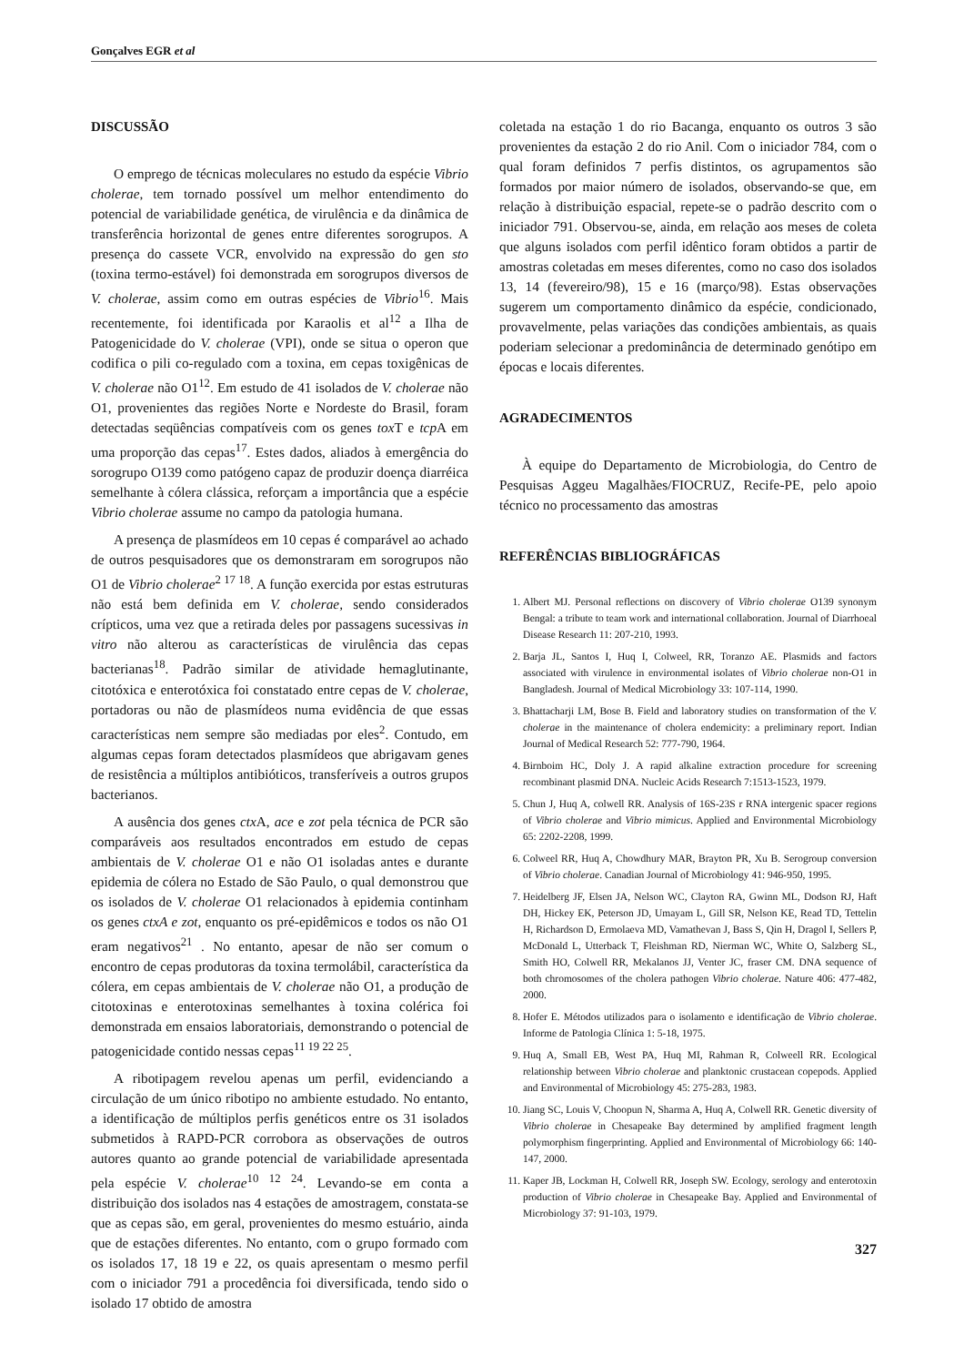Gonçalves EGR et al
DISCUSSÃO
O emprego de técnicas moleculares no estudo da espécie Vibrio cholerae, tem tornado possível um melhor entendimento do potencial de variabilidade genética, de virulência e da dinâmica de transferência horizontal de genes entre diferentes sorogrupos. A presença do cassete VCR, envolvido na expressão do gen sto (toxina termo-estável) foi demonstrada em sorogrupos diversos de V. cholerae, assim como em outras espécies de Vibrio<sup>16</sup>. Mais recentemente, foi identificada por Karaolis et al<sup>12</sup> a Ilha de Patogenicidade do V. cholerae (VPI), onde se situa o operon que codifica o pili co-regulado com a toxina, em cepas toxigênicas de V. cholerae não O1<sup>12</sup>. Em estudo de 41 isolados de V. cholerae não O1, provenientes das regiões Norte e Nordeste do Brasil, foram detectadas seqüências compatíveis com os genes tox T e tcp A em uma proporção das cepas<sup>17</sup>. Estes dados, aliados à emergência do sorogrupo O139 como patógeno capaz de produzir doença diarréica semelhante à cólera clássica, reforçam a importância que a espécie Vibrio cholerae assume no campo da patologia humana.
A presença de plasmídeos em 10 cepas é comparável ao achado de outros pesquisadores que os demonstraram em sorogrupos não O1 de Vibrio cholerae<sup>2 17 18</sup>. A função exercida por estas estruturas não está bem definida em V. cholerae, sendo considerados crípticos, uma vez que a retirada deles por passagens sucessivas in vitro não alterou as características de virulência das cepas bacterianas<sup>18</sup>. Padrão similar de atividade hemaglutinante, citotóxica e enterotóxica foi constatado entre cepas de V. cholerae, portadoras ou não de plasmídeos numa evidência de que essas características nem sempre são mediadas por eles<sup>2</sup>. Contudo, em algumas cepas foram detectados plasmídeos que abrigavam genes de resistência a múltiplos antibióticos, transferíveis a outros grupos bacterianos.
A ausência dos genes ctx A, ace e zot pela técnica de PCR são comparáveis aos resultados encontrados em estudo de cepas ambientais de V. cholerae O1 e não O1 isoladas antes e durante epidemia de cólera no Estado de São Paulo, o qual demonstrou que os isolados de V. cholerae O1 relacionados à epidemia continham os genes ctxA e zot, enquanto os pré-epidêmicos e todos os não O1 eram negativos<sup>21</sup> . No entanto, apesar de não ser comum o encontro de cepas produtoras da toxina termolábil, característica da cólera, em cepas ambientais de V. cholerae não O1, a produção de citotoxinas e enterotoxinas semelhantes à toxina colérica foi demonstrada em ensaios laboratoriais, demonstrando o potencial de patogenicidade contido nessas cepas<sup>11 19 22 25</sup>.
A ribotipagem revelou apenas um perfil, evidenciando a circulação de um único ribotipo no ambiente estudado. No entanto, a identificação de múltiplos perfis genéticos entre os 31 isolados submetidos à RAPD-PCR corrobora as observações de outros autores quanto ao grande potencial de variabilidade apresentada pela espécie V. cholerae<sup>10 12 24</sup>. Levando-se em conta a distribuição dos isolados nas 4 estações de amostragem, constata-se que as cepas são, em geral, provenientes do mesmo estuário, ainda que de estações diferentes. No entanto, com o grupo formado com os isolados 17, 18 19 e 22, os quais apresentam o mesmo perfil com o iniciador 791 a procedência foi diversificada, tendo sido o isolado 17 obtido de amostra
coletada na estação 1 do rio Bacanga, enquanto os outros 3 são provenientes da estação 2 do rio Anil. Com o iniciador 784, com o qual foram definidos 7 perfis distintos, os agrupamentos são formados por maior número de isolados, observando-se que, em relação à distribuição espacial, repete-se o padrão descrito com o iniciador 791. Observou-se, ainda, em relação aos meses de coleta que alguns isolados com perfil idêntico foram obtidos a partir de amostras coletadas em meses diferentes, como no caso dos isolados 13, 14 (fevereiro/98), 15 e 16 (março/98). Estas observações sugerem um comportamento dinâmico da espécie, condicionado, provavelmente, pelas variações das condições ambientais, as quais poderiam selecionar a predominância de determinado genótipo em épocas e locais diferentes.
AGRADECIMENTOS
À equipe do Departamento de Microbiologia, do Centro de Pesquisas Aggeu Magalhães/FIOCRUZ, Recife-PE, pelo apoio técnico no processamento das amostras
REFERÊNCIAS BIBLIOGRÁFICAS
1. Albert MJ. Personal reflections on discovery of Vibrio cholerae O139 synonym Bengal: a tribute to team work and international collaboration. Journal of Diarrhoeal Disease Research 11: 207-210, 1993.
2. Barja JL, Santos I, Huq I, Colweel, RR, Toranzo AE. Plasmids and factors associated with virulence in environmental isolates of Vibrio cholerae non-O1 in Bangladesh. Journal of Medical Microbiology 33: 107-114, 1990.
3. Bhattacharji LM, Bose B. Field and laboratory studies on transformation of the V. cholerae in the maintenance of cholera endemicity: a preliminary report. Indian Journal of Medical Research 52: 777-790, 1964.
4. Birnboim HC, Doly J. A rapid alkaline extraction procedure for screening recombinant plasmid DNA. Nucleic Acids Research 7:1513-1523, 1979.
5. Chun J, Huq A, colwell RR. Analysis of 16S-23S r RNA intergenic spacer regions of Vibrio cholerae and Vibrio mimicus. Applied and Environmental Microbiology 65: 2202-2208, 1999.
6. Colweel RR, Huq A, Chowdhury MAR, Brayton PR, Xu B. Serogroup conversion of Vibrio cholerae. Canadian Journal of Microbiology 41: 946-950, 1995.
7. Heidelberg JF, Elsen JA, Nelson WC, Clayton RA, Gwinn ML, Dodson RJ, Haft DH, Hickey EK, Peterson JD, Umayam L, Gill SR, Nelson KE, Read TD, Tettelin H, Richardson D, Ermolaeva MD, Vamathevan J, Bass S, Qin H, Dragol I, Sellers P, McDonald L, Utterback T, Fleishman RD, Nierman WC, White O, Salzberg SL, Smith HO, Colwell RR, Mekalanos JJ, Venter JC, fraser CM. DNA sequence of both chromosomes of the cholera pathogen Vibrio cholerae. Nature 406: 477-482, 2000.
8. Hofer E. Métodos utilizados para o isolamento e identificação de Vibrio cholerae. Informe de Patologia Clínica 1: 5-18, 1975.
9. Huq A, Small EB, West PA, Huq MI, Rahman R, Colweell RR. Ecological relationship between Vibrio cholerae and planktonic crustacean copepods. Applied and Environmental of Microbiology 45: 275-283, 1983.
10. Jiang SC, Louis V, Choopun N, Sharma A, Huq A, Colwell RR. Genetic diversity of Vibrio cholerae in Chesapeake Bay determined by amplified fragment length polymorphism fingerprinting. Applied and Environmental of Microbiology 66: 140-147, 2000.
11. Kaper JB, Lockman H, Colwell RR, Joseph SW. Ecology, serology and enterotoxin production of Vibrio cholerae in Chesapeake Bay. Applied and Environmental of Microbiology 37: 91-103, 1979.
327